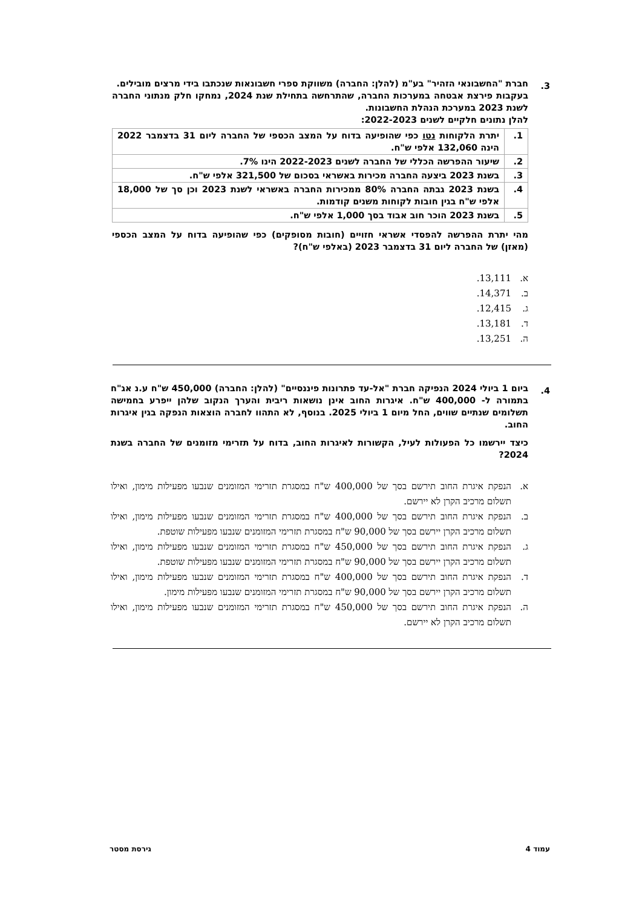3.
חברת "החשבונאי הזהיר" בע"מ (להלן: החברה) משווקת ספרי חשבונאות שנכתבו בידי מרצים מובילים.
בעקבות פירצת אבטחה במערכות החברה, שהתרחשה בתחילת שנת 2024, נמחקו חלק מנתוני החברה לשנת 2023 במערכת הנהלת החשבונות.
להלן נתונים חלקיים לשנים 2022-2023:
| 1. | יתרת הלקוחות נטו כפי שהופיעה בדוח על המצב הכספי של החברה ליום 31 בדצמבר 2022 הינה 132,060 אלפי ש"ח. |
| 2. | שיעור ההפרשה הכללי של החברה לשנים 2022-2023 הינו 7%. |
| 3. | בשנת 2023 ביצעה החברה מכירות באשראי בסכום של 321,500 אלפי ש"ח. |
| 4. | בשנת 2023 גבתה החברה 80% ממכירות החברה באשראי לשנת 2023 וכן סך של 18,000 אלפי ש"ח בגין חובות לקוחות משנים קודמות. |
| 5. | בשנת 2023 הוכר חוב אבוד בסך 1,000 אלפי ש"ח. |
מהי יתרת ההפרשה להפסדי אשראי חזויים (חובות מסופקים) כפי שהופיעה בדוח על המצב הכספי (מאזן) של החברה ליום 31 בדצמבר 2023 (באלפי ש"ח)?
א. 13,111.
ב. 14,371.
ג. 12,415.
ד. 13,181.
ה. 13,251.
4.
ביום 1 ביולי 2024 הנפיקה חברת "אל-עד פתרונות פיננסיים" (להלן: החברה) 450,000 ש"ח ע.נ אג"ח בתמורה ל- 400,000 ש"ח. איגרות החוב אינן נושאות ריבית והערך הנקוב שלהן ייפרע בחמישה תשלומים שנתיים שווים, החל מיום 1 ביולי 2025. בנוסף, לא התהוו לחברה הוצאות הנפקה בגין איגרות החוב.
כיצד יירשמו כל הפעולות לעיל, הקשורות לאיגרות החוב, בדוח על תזרימי מזומנים של החברה בשנת 2024?
א. הנפקת איגרת החוב תירשם בסך של 400,000 ש"ח במסגרת תזרימי המזומנים שנבעו מפעילות מימון, ואילו תשלום מרכיב הקרן לא יירשם.
ב. הנפקת איגרת החוב תירשם בסך של 400,000 ש"ח במסגרת תזרימי המזומנים שנבעו מפעילות מימון, ואילו תשלום מרכיב הקרן יירשם בסך של 90,000 ש"ח במסגרת תזרימי המזומנים שנבעו מפעילות שוטפת.
ג. הנפקת איגרת החוב תירשם בסך של 450,000 ש"ח במסגרת תזרימי המזומנים שנבעו מפעילות מימון, ואילו תשלום מרכיב הקרן יירשם בסך של 90,000 ש"ח במסגרת תזרימי המזומנים שנבעו מפעילות שוטפת.
ד. הנפקת איגרת החוב תירשם בסך של 400,000 ש"ח במסגרת תזרימי המזומנים שנבעו מפעילות מימון, ואילו תשלום מרכיב הקרן יירשם בסך של 90,000 ש"ח במסגרת תזרימי המזומנים שנבעו מפעילות מימון.
ה. הנפקת איגרת החוב תירשם בסך של 450,000 ש"ח במסגרת תזרימי המזומנים שנבעו מפעילות מימון, ואילו תשלום מרכיב הקרן לא יירשם.
עמוד 4 גירסת מסטר